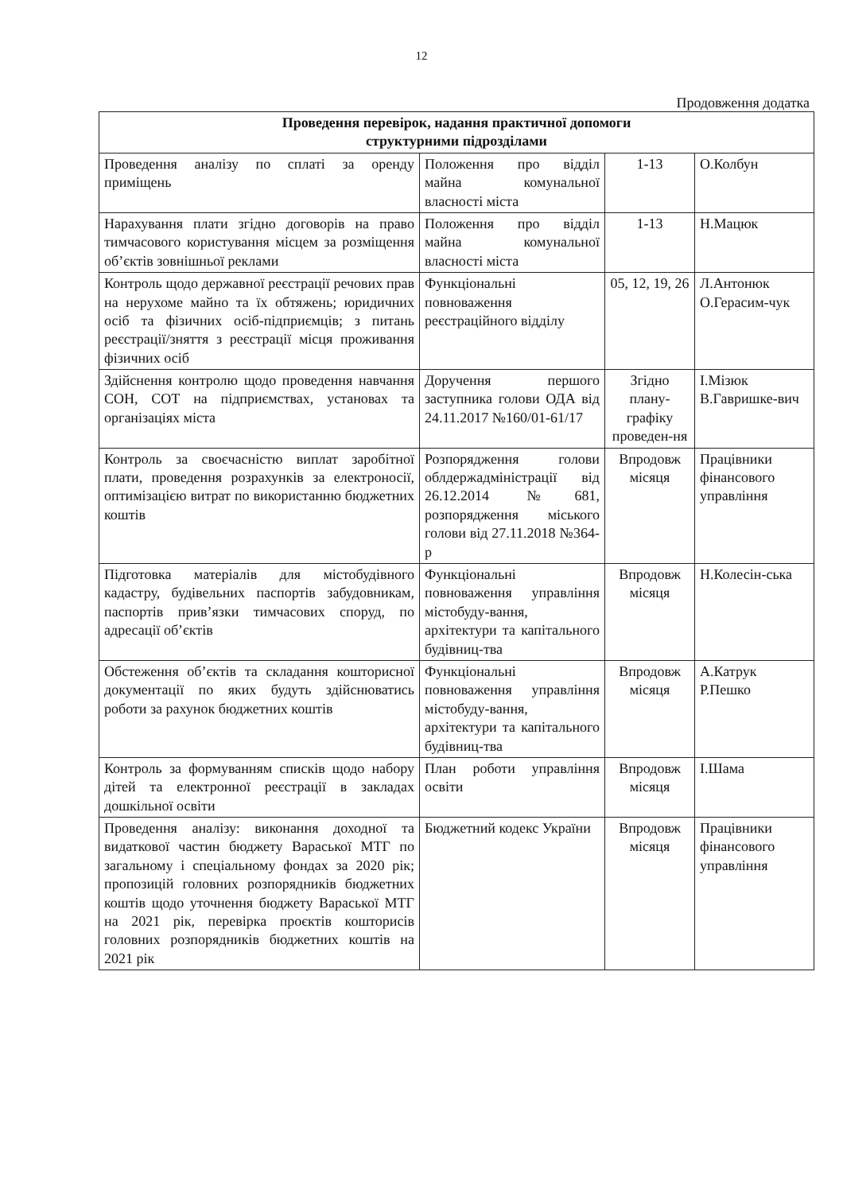12
Продовження додатка
| Проведення перевірок, надання практичної допомоги структурними підрозділами | | | |
| --- | --- | --- | --- |
| Проведення аналізу по сплаті за оренду приміщень | Положення про відділ майна комунальної власності міста | 1-13 | О.Колбун |
| Нарахування плати згідно договорів на право тимчасового користування місцем за розміщення об’єктів зовнішньої реклами | Положення про відділ майна комунальної власності міста | 1-13 | Н.Мацюк |
| Контроль щодо державної реєстрації речових прав на нерухоме майно та їх обтяжень; юридичних осіб та фізичних осіб-підприємців; з питань реєстрації/зняття з реєстрації місця проживання фізичних осіб | Функціональні повноваження реєстраційного відділу | 05, 12, 19, 26 | Л.Антонюк О.Герасим-чук |
| Здійснення контролю щодо проведення навчання СОН, СОТ на підприємствах, установах та організаціях міста | Доручення першого заступника голови ОДА від 24.11.2017 №160/01-61/17 | Згідно плану-графіку проведен-ня | І.Мізюк В.Гавришке-вич |
| Контроль за своєчасністю виплат заробітної плати, проведення розрахунків за електроносії, оптимізацією витрат по використанню бюджетних коштів | Розпорядження голови облдержадміністрації від 26.12.2014 №681, розпорядження міського голови від 27.11.2018 №364-р | Впродовж місяця | Працівники фінансового управління |
| Підготовка матеріалів для містобудівного кадастру, будівельних паспортів забудовникам, паспортів прив’язки тимчасових споруд, по адресації об’єктів | Функціональні повноваження управління містобуду-вання, архітектури та капітального будівниц-тва | Впродовж місяця | Н.Колесін-ська |
| Обстеження об’єктів та складання кошторисної документації по яких будуть здійснюватись роботи за рахунок бюджетних коштів | Функціональні повноваження управління містобуду-вання, архітектури та капітального будівниц-тва | Впродовж місяця | А.Катрук Р.Пешко |
| Контроль за формуванням списків щодо набору дітей та електронної реєстрації в закладах дошкільної освіти | План роботи управління освіти | Впродовж місяця | І.Шама |
| Проведення аналізу: виконання доходної та видаткової частин бюджету Вараської МТГ по загальному і спеціальному фондах за 2020 рік; пропозицій головних розпорядників бюджетних коштів щодо уточнення бюджету Вараської МТГ на 2021 рік, перевірка проєктів кошторисів головних розпорядників бюджетних коштів на 2021 рік | Бюджетний кодекс України | Впродовж місяця | Працівники фінансового управління |